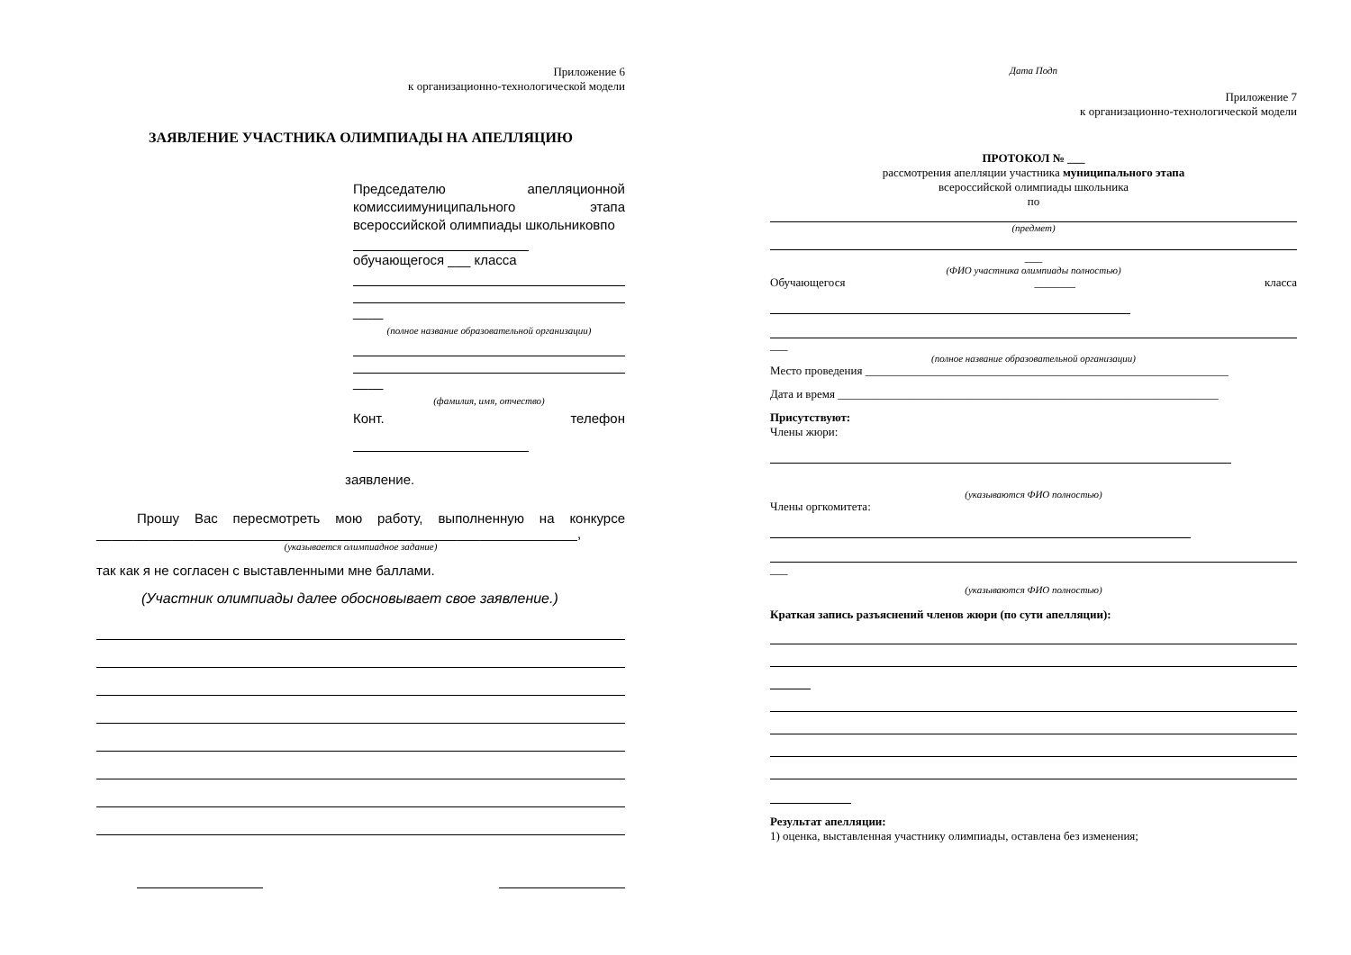Приложение 6
к организационно-технологической модели
ЗАЯВЛЕНИЕ УЧАСТНИКА ОЛИМПИАДЫ НА АПЕЛЛЯЦИЮ
Председателю апелляционной комиссиимуниципального этапа всероссийской олимпиады школьниковпо
обучающегося ___ класса
____
(полное название образовательной организации)
____
(фамилия, имя, отчество)
Конт. телефон
заявление.
Прошу Вас пересмотреть мою работу, выполненную на конкурсе ________________________________________________________________,
(указывается олимпиадное задание)
так как я не согласен с выставленными мне баллами.
(Участник олимпиады далее обосновывает свое заявление.)
Дата Подп
Приложение 7
к организационно-технологической модели
ПРОТОКОЛ № ___
рассмотрения апелляции участника муниципального этапа
всероссийской олимпиады школьника
по
(предмет)
___
(ФИО участника олимпиады полностью)
Обучающегося _______ класса
___
(полное название образовательной организации)
Место проведения ______________________________________________________________
Дата и время _________________________________________________________________
Присутствуют:
Члены жюри:
(указываются ФИО полностью)
Члены оргкомитета:
___
(указываются ФИО полностью)
Краткая запись разъяснений членов жюри (по сути апелляции):
Результат апелляции:
1) оценка, выставленная участнику олимпиады, оставлена без изменения;